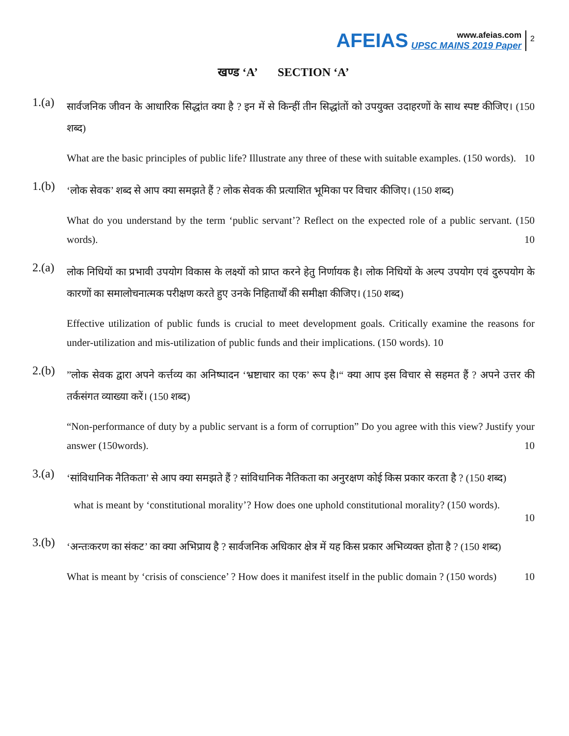AFEIAS
www.afeias.com
UPSC MAINS 2019 Paper
2
खण्ड ‘A’ SECTION ‘A’
1.(a)
सार्वजनिक जीवन के आधारिक सिद्धांत क्या है ? इन में से किन्हीं तीन सिद्धांतों को उपयुक्त उदाहरणों के साथ स्पष्ट कीजिए। (150 शब्द)
What are the basic principles of public life? Illustrate any three of these with suitable examples. (150 words). 10
1.(b)
‘लोक सेवक’ शब्द से आप क्या समझते हैं ? लोक सेवक की प्रत्याशित भूमिका पर विचार कीजिए। (150 शब्द)
What do you understand by the term ‘public servant’? Reflect on the expected role of a public servant. (150 words). 10
2.(a)
लोक निधियों का प्रभावी उपयोग विकास के लक्ष्यों को प्राप्त करने हेतु निर्णायक है। लोक निधियों के अल्प उपयोग एवं दुरुपयोग के कारणों का समालोचनात्मक परीक्षण करते हुए उनके निहितार्थों की समीक्षा कीजिए। (150 शब्द)
Effective utilization of public funds is crucial to meet development goals. Critically examine the reasons for under-utilization and mis-utilization of public funds and their implications. (150 words). 10
2.(b)
”लोक सेवक द्वारा अपने कर्त्तव्य का अनिष्पादन ‘भ्रष्टाचार का एक’ रूप है।“ क्या आप इस विचार से सहमत हैं ? अपने उत्तर की तर्कसंगत व्याख्या करें। (150 शब्द)
“Non-performance of duty by a public servant is a form of corruption” Do you agree with this view? Justify your answer (150words). 10
3.(a)
‘सांविधानिक नैतिकता’ से आप क्या समझते हैं ? सांविधानिक नैतिकता का अनुरक्षण कोई किस प्रकार करता है ? (150 शब्द)
what is meant by ‘constitutional morality’? How does one uphold constitutional morality? (150 words).
10
3.(b)
‘अन्तःकरण का संकट’ का क्या अभिप्राय है ? सार्वजनिक अधिकार क्षेत्र में यह किस प्रकार अभिव्यक्त होता है ? (150 शब्द)
What is meant by ‘crisis of conscience’ ? How does it manifest itself in the public domain ? (150 words) 10